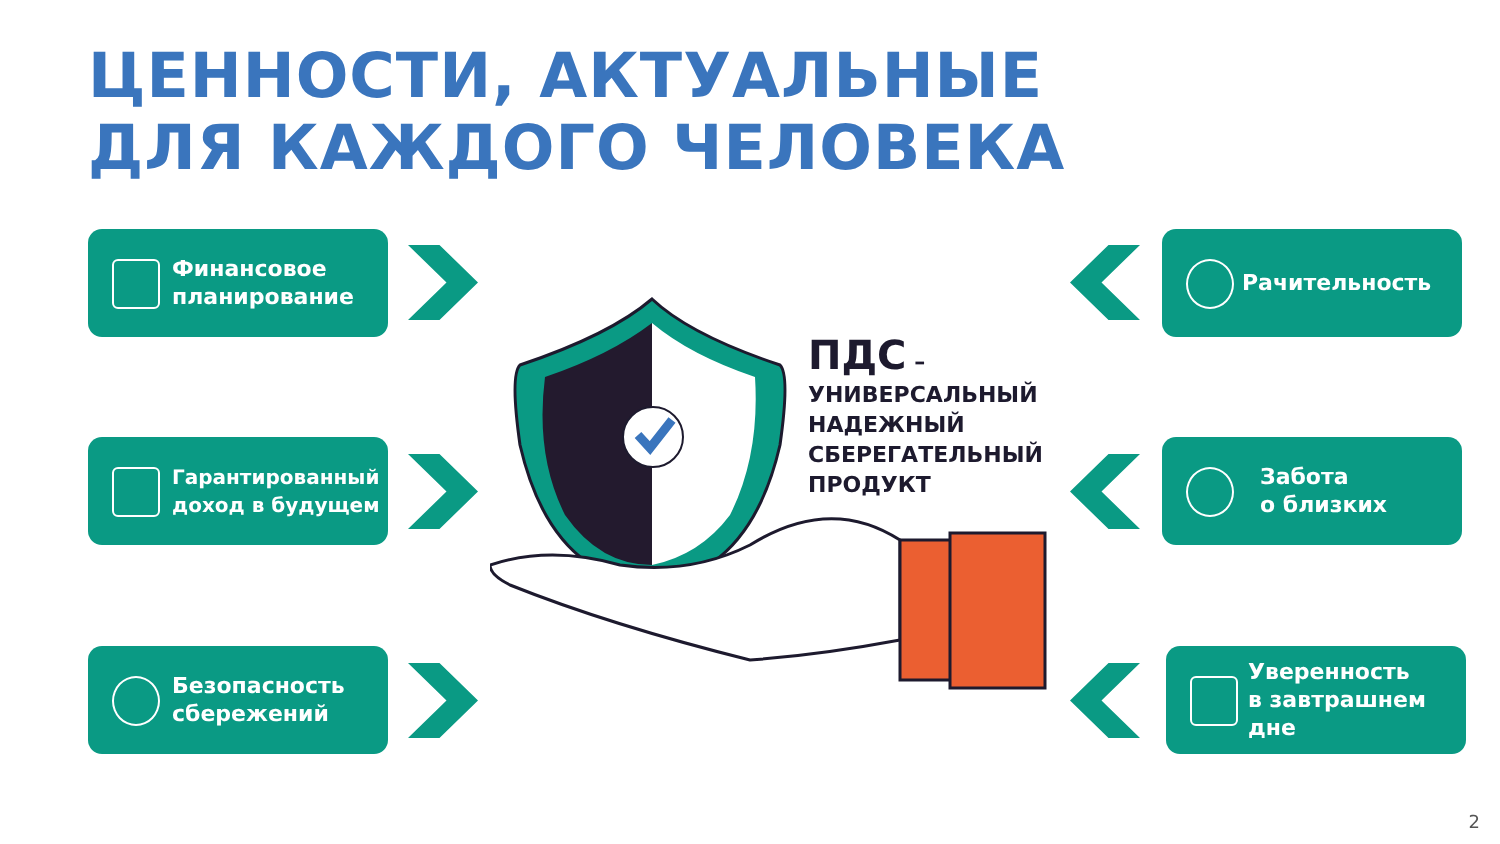ЦЕННОСТИ, АКТУАЛЬНЫЕ
ДЛЯ КАЖДОГО ЧЕЛОВЕКА
Финансовое
планирование
Гарантированный
доход в будущем
Безопасность
сбережений
Рачительность
Забота
о близких
Уверенность
в завтрашнем
дне
ПДС –
УНИВЕРСАЛЬНЫЙ
НАДЕЖНЫЙ
СБЕРЕГАТЕЛЬНЫЙ
ПРОДУКТ
2